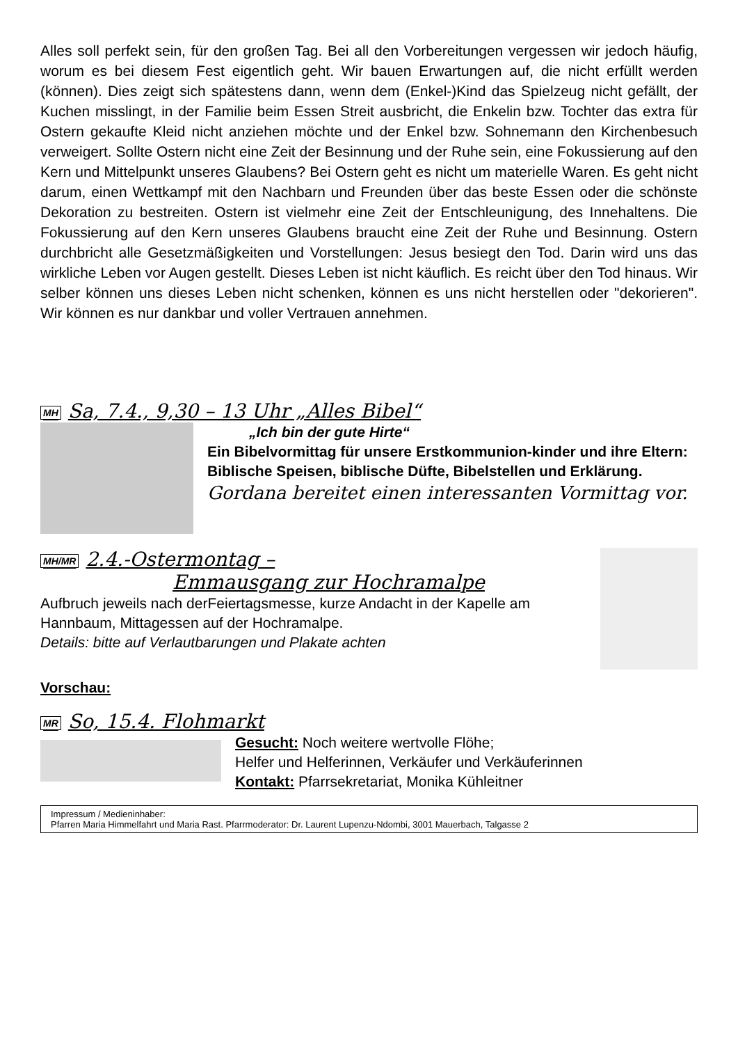Alles soll perfekt sein, für den großen Tag. Bei all den Vorbereitungen vergessen wir jedoch häufig, worum es bei diesem Fest eigentlich geht. Wir bauen Erwartungen auf, die nicht erfüllt werden (können). Dies zeigt sich spätestens dann, wenn dem (Enkel-)Kind das Spielzeug nicht gefällt, der Kuchen misslingt, in der Familie beim Essen Streit ausbricht, die Enkelin bzw. Tochter das extra für Ostern gekaufte Kleid nicht anziehen möchte und der Enkel bzw. Sohnemann den Kirchenbesuch verweigert. Sollte Ostern nicht eine Zeit der Besinnung und der Ruhe sein, eine Fokussierung auf den Kern und Mittelpunkt unseres Glaubens? Bei Ostern geht es nicht um materielle Waren. Es geht nicht darum, einen Wettkampf mit den Nachbarn und Freunden über das beste Essen oder die schönste Dekoration zu bestreiten. Ostern ist vielmehr eine Zeit der Entschleunigung, des Innehaltens. Die Fokussierung auf den Kern unseres Glaubens braucht eine Zeit der Ruhe und Besinnung. Ostern durchbricht alle Gesetzmäßigkeiten und Vorstellungen: Jesus besiegt den Tod. Darin wird uns das wirkliche Leben vor Augen gestellt. Dieses Leben ist nicht käuflich. Es reicht über den Tod hinaus. Wir selber können uns dieses Leben nicht schenken, können es uns nicht herstellen oder "dekorieren". Wir können es nur dankbar und voller Vertrauen annehmen.
MH Sa, 7.4., 9,30 – 13 Uhr „Alles Bibel“
„Ich bin der gute Hirte“
Ein Bibelvormittag für unsere Erstkommunion-kinder und ihre Eltern: Biblische Speisen, biblische Düfte, Bibelstellen und Erklärung.
Gordana bereitet einen interessanten Vormittag vor.
MH/MR 2.4.-Ostermontag –
Emmausgang zur Hochramalpe
Aufbruch jeweils nach derFeiertagsmesse, kurze Andacht in der Kapelle am Hannbaum, Mittagessen auf der Hochramalpe.
Details: bitte auf Verlautbarungen und Plakate achten
Vorschau:
MR So, 15.4. Flohmarkt
Gesucht: Noch weitere wertvolle Flöhe;
Helfer und Helferinnen, Verkäufer und Verkäuferinnen
Kontakt: Pfarrsekretariat, Monika Kühleitner
Impressum / Medieninhaber:
Pfarren Maria Himmelfahrt und Maria Rast. Pfarrmoderator: Dr. Laurent Lupenzu-Ndombi, 3001 Mauerbach, Talgasse 2